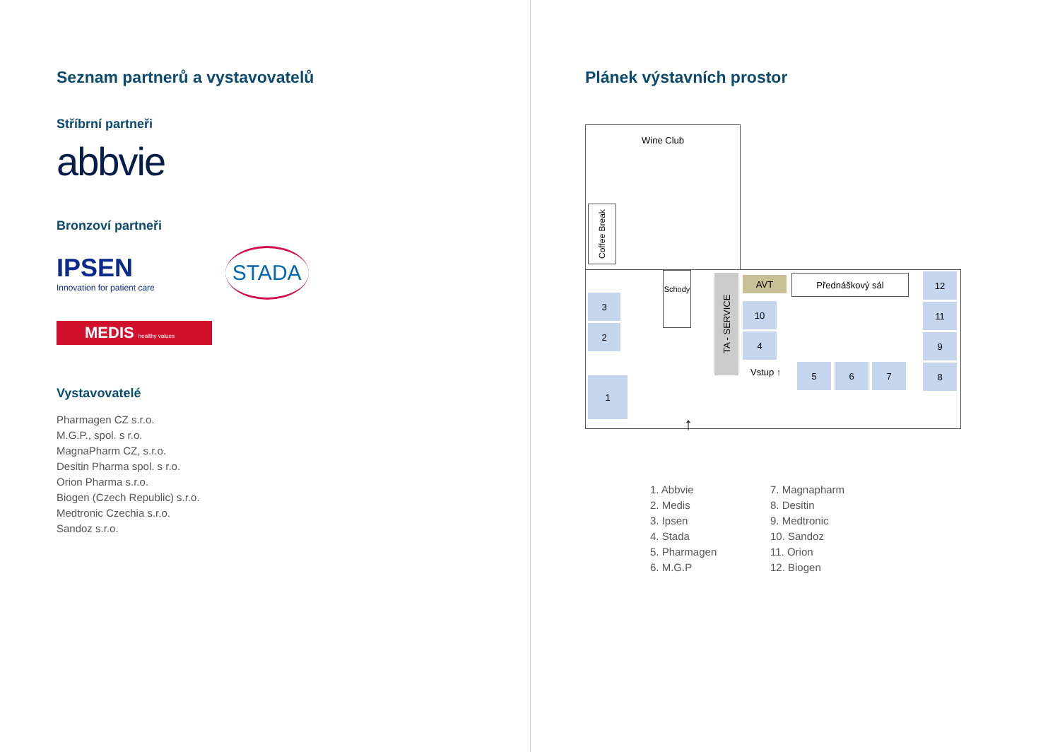Seznam partnerů a vystavovatelů
Stříbrní partneři
abbvie
Bronzoví partneři
IPSEN
Innovation for patient care
STADA
MEDIS healthy values
Vystavovatelé
Pharmagen CZ s.r.o.
M.G.P., spol. s r.o.
MagnaPharm CZ, s.r.o.
Desitin Pharma spol. s r.o.
Orion Pharma s.r.o.
Biogen (Czech Republic) s.r.o.
Medtronic Czechia s.r.o.
Sandoz s.r.o.
Plánek výstavních prostor
Wine Club
Coffee Break
3
2
1
Schody
TA - SERVICE
AVT Přednáškový sál
10
4
Vstup ↑ 5 6 7
12
11
9
8
↑
1. Abbvie
2. Medis
3. Ipsen
4. Stada
5. Pharmagen
6. M.G.P
7. Magnapharm
8. Desitin
9. Medtronic
10. Sandoz
11. Orion
12. Biogen